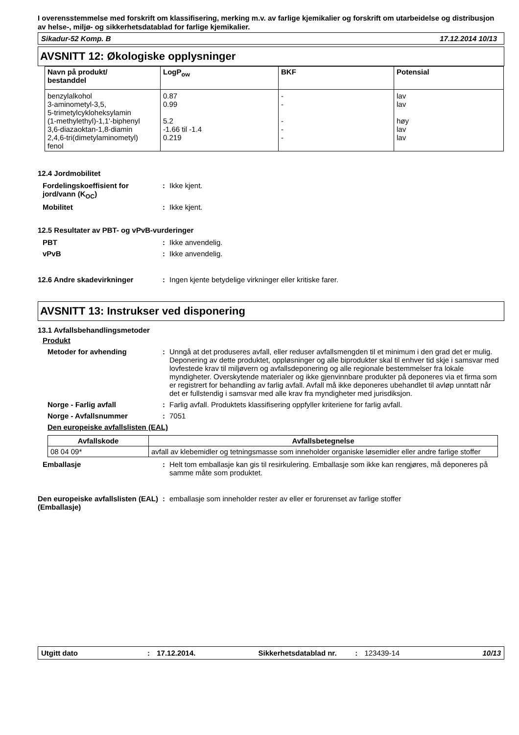I overensstemmelse med forskrift om klassifisering, merking m.v. av farlige kjemikalier og forskrift om utarbeidelse og distribusjon av helse-, miljø- og sikkerhetsdatablad for farlige kjemikalier.
Sikadur-52 Komp. B 17.12.2014 10/13
AVSNITT 12: Økologiske opplysninger
| Navn på produkt/ bestanddel | LogP<sub>ow</sub> | BKF | Potensial |
| --- | --- | --- | --- |
| benzylalkohol 3-aminometyl-3,5, 5-trimetylcykloheksylamin (1-methylethyl)-1,1'-biphenyl 3,6-diazaoktan-1,8-diamin 2,4,6-tri(dimetylaminometyl) fenol | 0.87 0.99 5.2 -1.66 til -1.4 0.219 | - - - - - | lav lav høy lav lav |
12.4 Jordmobilitet
Fordelingskoeffisient for jord/vann (K<sub>OC</sub>)
: Ikke kjent.
Mobilitet : Ikke kjent.
12.5 Resultater av PBT- og vPvB-vurderinger
PBT : Ikke anvendelig.
vPvB : Ikke anvendelig.
12.6 Andre skadevirkninger : Ingen kjente betydelige virkninger eller kritiske farer.
AVSNITT 13: Instrukser ved disponering
13.1 Avfallsbehandlingsmetoder
Produkt
Metoder for avhending : Unngå at det produseres avfall, eller reduser avfallsmengden til et minimum i den grad det er mulig. Deponering av dette produktet, oppløsninger og alle biprodukter skal til enhver tid skje i samsvar med lovfestede krav til miljøvern og avfallsdeponering og alle regionale bestemmelser fra lokale myndigheter. Overskytende materialer og ikke gjenvinnbare produkter på deponeres via et firma som er registrert for behandling av farlig avfall. Avfall må ikke deponeres ubehandlet til avløp unntatt når det er fullstendig i samsvar med alle krav fra myndigheter med jurisdiksjon.
Norge - Farlig avfall : Farlig avfall. Produktets klassifisering oppfyller kriteriene for farlig avfall.
Norge - Avfallsnummer : 7051
Den europeiske avfallslisten (EAL)
| Avfallskode | Avfallsbetegnelse |
| --- | --- |
| 08 04 09* | avfall av klebemidler og tetningsmasse som inneholder organiske løsemidler eller andre farlige stoffer |
Emballasje : Helt tom emballasje kan gis til resirkulering. Emballasje som ikke kan rengjøres, må deponeres på samme måte som produktet.
Den europeiske avfallslisten (EAL) (Emballasje)
: emballasje som inneholder rester av eller er forurenset av farlige stoffer
Utgitt dato: 17.12.2014. Sikkerhetsdatablad nr.: 123439-14 10/13